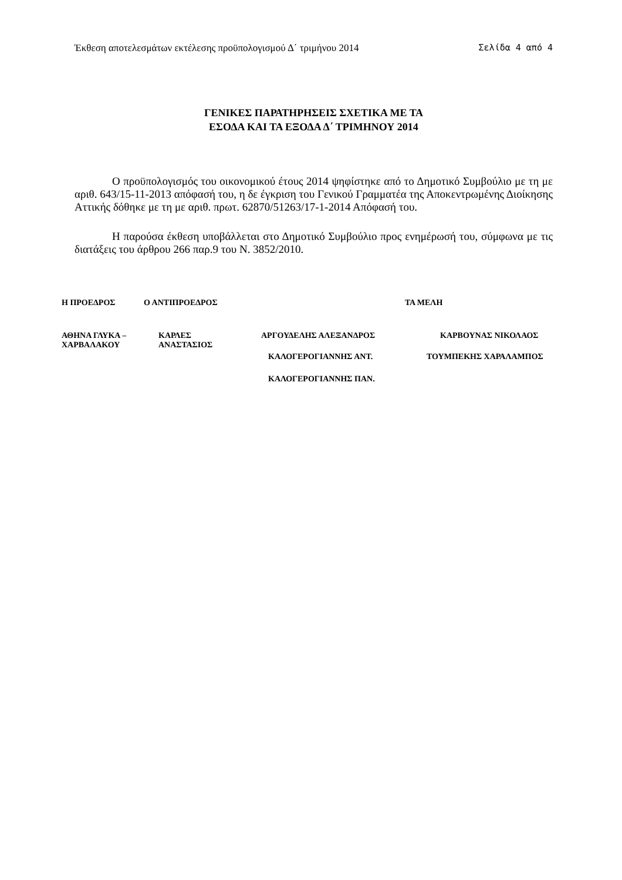Έκθεση αποτελεσμάτων εκτέλεσης προϋπολογισμού Δ΄ τριμήνου 2014 Σελίδα 4 από 4
ΓΕΝΙΚΕΣ ΠΑΡΑΤΗΡΗΣΕΙΣ ΣΧΕΤΙΚΑ ΜΕ ΤΑ
ΕΣΟΔΑ ΚΑΙ ΤΑ ΕΞΟΔΑ Δ΄ ΤΡΙΜΗΝΟΥ 2014
Ο προϋπολογισμός του οικονομικού έτους 2014 ψηφίστηκε από το Δημοτικό Συμβούλιο με τη με αριθ. 643/15-11-2013 απόφασή του, η δε έγκριση του Γενικού Γραμματέα της Αποκεντρωμένης Διοίκησης Αττικής δόθηκε με τη με αριθ. πρωτ. 62870/51263/17-1-2014 Απόφασή του.
Η παρούσα έκθεση υποβάλλεται στο Δημοτικό Συμβούλιο προς ενημέρωσή του, σύμφωνα με τις διατάξεις του άρθρου 266 παρ.9 του Ν. 3852/2010.
Η ΠΡΟΕΔΡΟΣ Ο ΑΝΤΙΠΡΟΕΔΡΟΣ ΤΑ ΜΕΛΗ
ΑΘΗΝΑ ΓΛΥΚΑ –
ΧΑΡΒΑΛΑΚΟΥ ΚΑΡΛΕΣ
ΑΝΑΣΤΑΣΙΟΣ ΑΡΓΟΥΔΕΛΗΣ ΑΛΕΞΑΝΔΡΟΣ ΚΑΡΒΟΥΝΑΣ ΝΙΚΟΛΑΟΣ
ΚΑΛΟΓΕΡΟΓΙΑΝΝΗΣ ΑΝΤ. ΤΟΥΜΠΕΚΗΣ ΧΑΡΑΛΑΜΠΟΣ
ΚΑΛΟΓΕΡΟΓΙΑΝΝΗΣ ΠΑΝ.